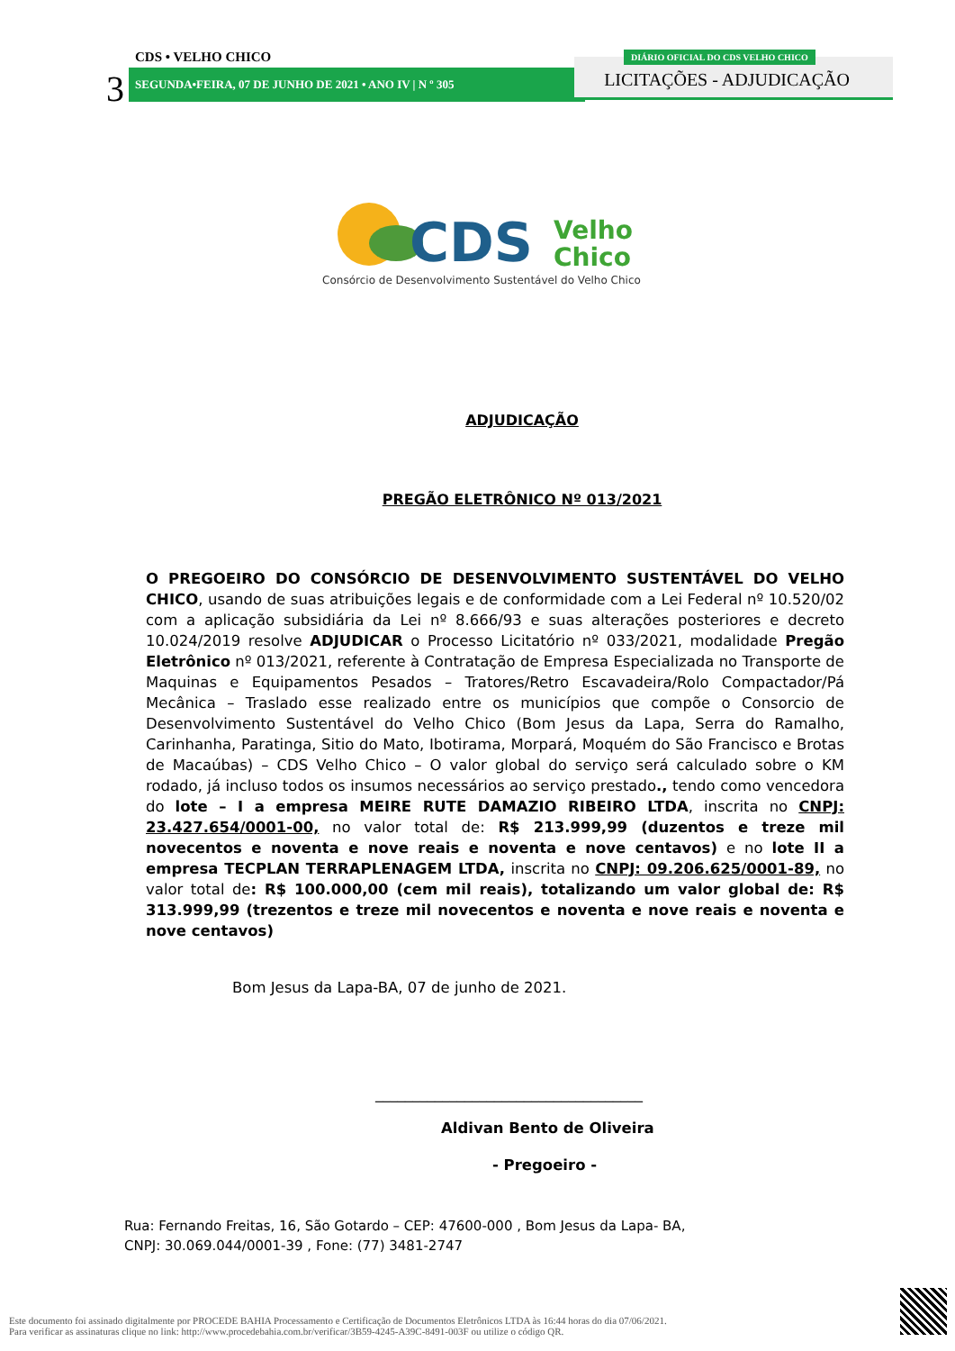CDS • VELHO CHICO
3 SEGUNDA•FEIRA, 07 DE JUNHO DE 2021 • ANO IV | N º 305 LICITAÇÕES - ADJUDICAÇÃO
DIÁRIO OFICIAL DO CDS VELHO CHICO
CDS
Velho
Chico
Consórcio de Desenvolvimento Sustentável do Velho Chico
ADJUDICAÇÃO
PREGÃO ELETRÔNICO Nº 013/2021
O PREGOEIRO DO CONSÓRCIO DE DESENVOLVIMENTO SUSTENTÁVEL DO VELHO CHICO, usando de suas atribuições legais e de conformidade com a Lei Federal nº 10.520/02 com a aplicação subsidiária da Lei nº 8.666/93 e suas alterações posteriores e decreto 10.024/2019 resolve ADJUDICAR o Processo Licitatório nº 033/2021, modalidade Pregão Eletrônico nº 013/2021, referente à Contratação de Empresa Especializada no Transporte de Maquinas e Equipamentos Pesados – Tratores/Retro Escavadeira/Rolo Compactador/Pá Mecânica – Traslado esse realizado entre os municípios que compõe o Consorcio de Desenvolvimento Sustentável do Velho Chico (Bom Jesus da Lapa, Serra do Ramalho, Carinhanha, Paratinga, Sitio do Mato, Ibotirama, Morpará, Moquém do São Francisco e Brotas de Macaúbas) – CDS Velho Chico – O valor global do serviço será calculado sobre o KM rodado, já incluso todos os insumos necessários ao serviço prestado., tendo como vencedora do lote – I a empresa MEIRE RUTE DAMAZIO RIBEIRO LTDA, inscrita no CNPJ: 23.427.654/0001-00, no valor total de: R$ 213.999,99 (duzentos e treze mil novecentos e noventa e nove reais e noventa e nove centavos) e no lote II a empresa TECPLAN TERRAPLENAGEM LTDA, inscrita no CNPJ: 09.206.625/0001-89, no valor total de: R$ 100.000,00 (cem mil reais), totalizando um valor global de: R$ 313.999,99 (trezentos e treze mil novecentos e noventa e nove reais e noventa e nove centavos)
Bom Jesus da Lapa-BA, 07 de junho de 2021.
____________________________________
Aldivan Bento de Oliveira
- Pregoeiro -
Rua: Fernando Freitas, 16, São Gotardo – CEP: 47600-000 , Bom Jesus da Lapa- BA,
CNPJ: 30.069.044/0001-39 , Fone: (77) 3481-2747
Este documento foi assinado digitalmente por PROCEDE BAHIA Processamento e Certificação de Documentos Eletrônicos LTDA às 16:44 horas do dia 07/06/2021.
Para verificar as assinaturas clique no link: http://www.procedebahia.com.br/verificar/3B59-4245-A39C-8491-003F ou utilize o código QR.